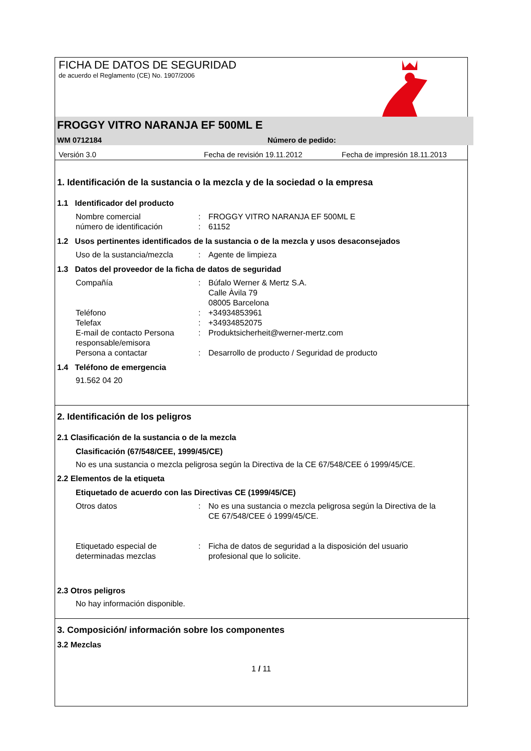FICHA DE DATOS DE SEGURIDAD
de acuerdo el Reglamento (CE) No. 1907/2006
FROGGY VITRO NARANJA EF 500ML E
WM 0712184 Número de pedido:
Versión 3.0 Fecha de revisión 19.11.2012 Fecha de impresión 18.11.2013
1. Identificación de la sustancia o la mezcla y de la sociedad o la empresa
1.1 Identificador del producto
Nombre comercial: FROGGY VITRO NARANJA EF 500ML E
número de identificación: 61152
1.2 Usos pertinentes identificados de la sustancia o de la mezcla y usos desaconsejados
Uso de la sustancia/mezcla: Agente de limpieza
1.3 Datos del proveedor de la ficha de datos de seguridad
Compañía: Búfalo Werner & Mertz S.A.
Calle Àvila 79
08005 Barcelona
Teléfono: +34934853961
Telefax: +34934852075
E-mail de contacto Persona responsable/emisora: Produktsicherheit@werner-mertz.com
Persona a contactar: Desarrollo de producto / Seguridad de producto
1.4 Teléfono de emergencia
91.562 04 20
2. Identificación de los peligros
2.1 Clasificación de la sustancia o de la mezcla
Clasificación (67/548/CEE, 1999/45/CE)
No es una sustancia o mezcla peligrosa según la Directiva de la CE 67/548/CEE ó 1999/45/CE.
2.2 Elementos de la etiqueta
Etiquetado de acuerdo con las Directivas CE (1999/45/CE)
Otros datos: No es una sustancia o mezcla peligrosa según la Directiva de la CE 67/548/CEE ó 1999/45/CE.
Etiquetado especial de determinadas mezclas: Ficha de datos de seguridad a la disposición del usuario profesional que lo solicite.
2.3 Otros peligros
No hay información disponible.
3. Composición/ información sobre los componentes
3.2 Mezclas
1 / 11